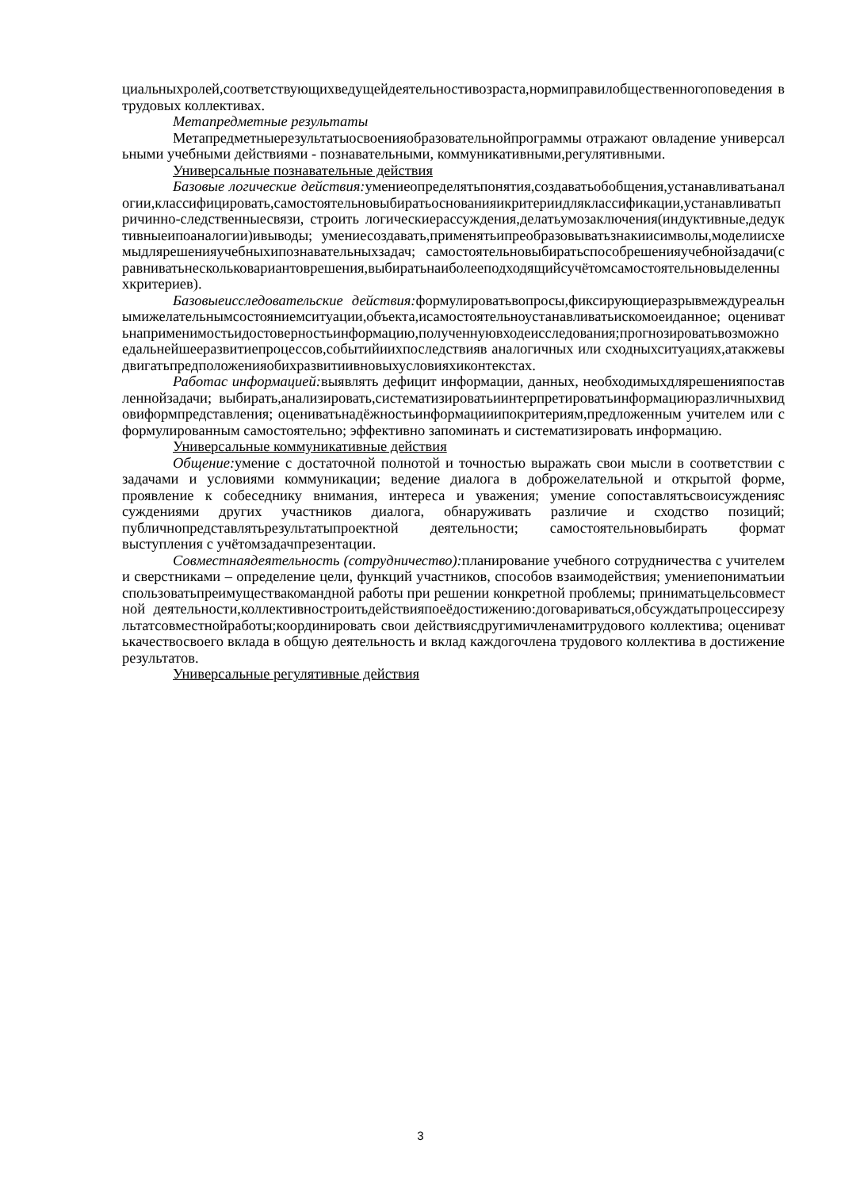циальныхролей,соответствующихведущейдеятельностивозраста,нормиправилобщественногоповедения втрудовых коллективах.
Метапредметные результаты
Метапредметныерезультатыосвоенияобразовательнойпрограммы отражают овладение универсальными учебными действиями - познавательными, коммуникативными,регулятивными.
Универсальные познавательные действия
Базовые логические действия: умениеопределятьпонятия,создаватьобобщения,устанавливатьаналогии,классифицировать,самостоятельновыбиратьоснованияикритериидляклассификации,устанавливатьпричинно-следственныесвязи, строить логическиерассуждения,делатьумозаключения(индуктивные,дедуктивныеипоаналогии)ивыводы; умениесоздавать,применятьипреобразовыватьзнакиисимволы,моделиисхемыдлярешенияучебныхипознавательныхзадач; самостоятельновыбиратьспособрешенияучебнойзадачи(сравниватьнескольковариантоврешения,выбиратьнаиболееподходящийсучётомсамостоятельновыделенныхкритериев).
Базовыеисследовательские действия: формулироватьвопросы,фиксирующиеразрывмеждуреальнымижелательнымсостояниемситуации,объекта,исамостоятельноустанавливатьискомоеиданное; оцениватьнаприменимостьидостоверностьинформацию,полученнуювходеисследования;прогнозироватьвозможноедальнейшееразвитиепроцессов,событийиихпоследствияв аналогичных или сходныхситуациях,атакжевыдвигатьпредположенияобихразвитиивновыхусловияхиконтекстах.
Работас информацией: выявлять дефицит информации, данных, необходимыхдлярешенияпоставленнойзадачи; выбирать,анализировать,систематизироватьиинтерпретироватьинформациюразличныхвидовиформпредставления; оцениватьнадёжностьинформацииипокритериям,предложенным учителем или сформулированным самостоятельно; эффективно запоминать и систематизировать информацию.
Универсальные коммуникативные действия
Общение: умение с достаточной полнотой и точностью выражать свои мысли в соответствии с задачами и условиями коммуникации; ведение диалога в доброжелательной и открытой форме, проявление к собеседнику внимания, интереса и уважения; умение сопоставлятьсвоисужденияс суждениями других участников диалога, обнаруживать различие и сходство позиций; публичнопредставлятьрезультатыпроектной деятельности; самостоятельновыбирать формат выступления с учётомзадачпрезентации.
Совместнаядеятельность (сотрудничество): планирование учебного сотрудничества с учителем и сверстниками – определение цели, функций участников, способов взаимодействия; умениепониматьииспользоватьпреимуществакомандной работы при решении конкретной проблемы; приниматьцельсовместной деятельности,коллективностроитьдействияпоеёдостижению:договариваться,обсуждатьпроцессирезультатсовместнойработы;координировать свои действиясдругимичленамитрудового коллектива; оцениватькачествосвоего вклада в общую деятельность и вклад каждогочлена трудового коллектива в достижение результатов.
Универсальные регулятивные действия
3